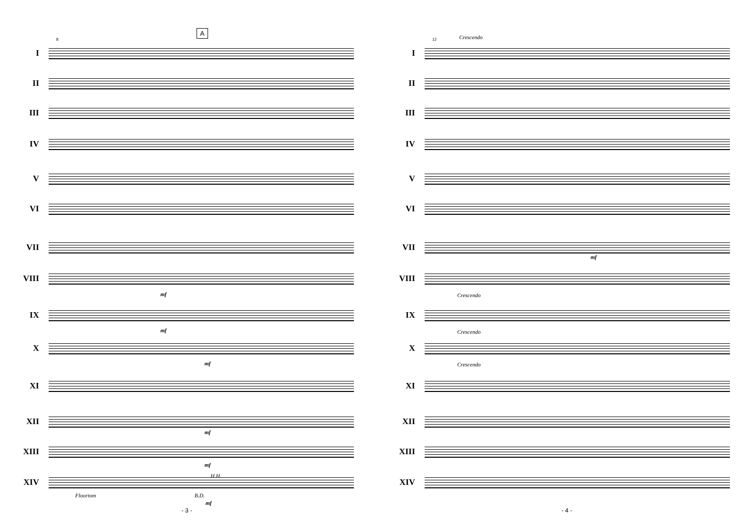A
8
I
II
III
IV
V
VI
VII
VIII
mf
IX
mf
X
mf
XI
XII
mf
XIII
mf
H.H.
XIV
Floortom B.D.
mf
- 3 -
12 Crescendo
I
II
III
IV
V
VI
VII
mf
VIII
Crescendo
IX
Crescendo
X
Crescendo
XI
XII
XIII
XIV
- 4 -